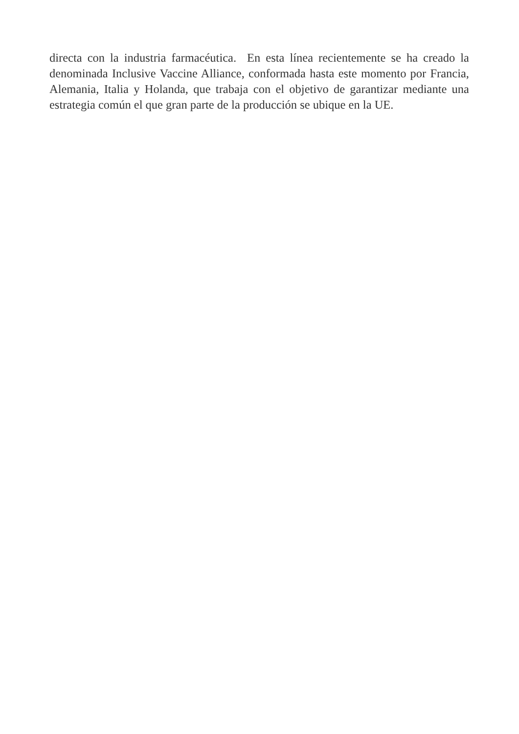directa con la industria farmacéutica. En esta línea recientemente se ha creado la denominada Inclusive Vaccine Alliance, conformada hasta este momento por Francia, Alemania, Italia y Holanda, que trabaja con el objetivo de garantizar mediante una estrategia común el que gran parte de la producción se ubique en la UE.